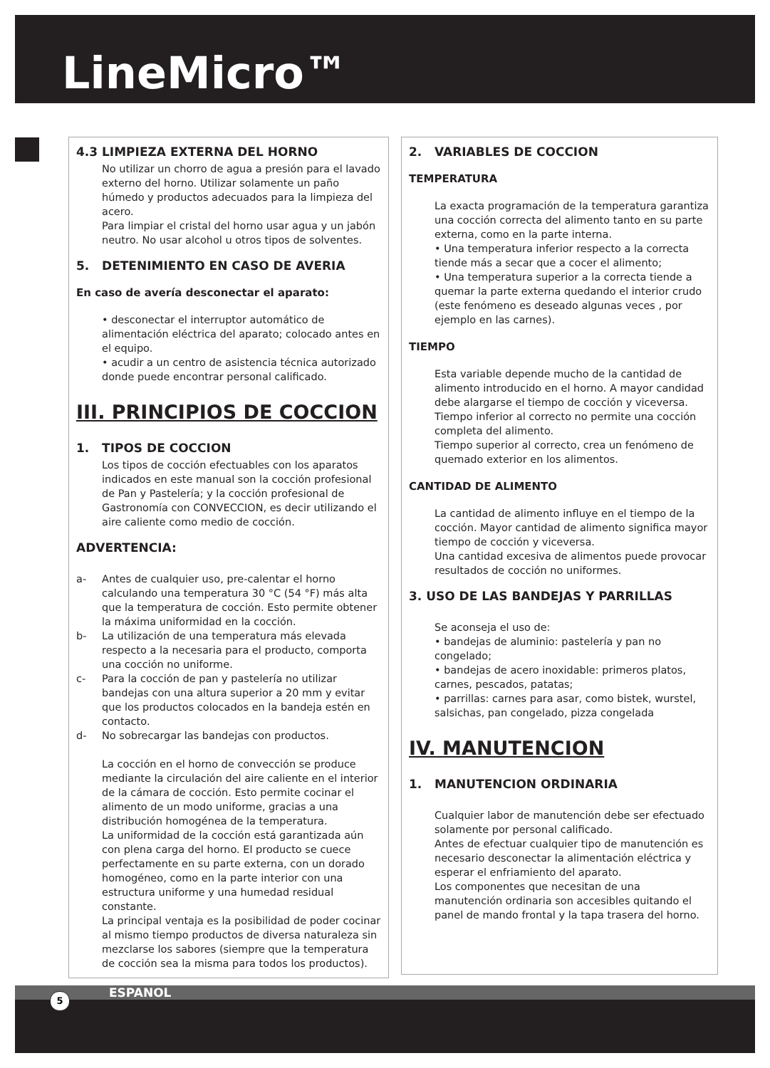LineMicro™
4.3 LIMPIEZA EXTERNA DEL HORNO
No utilizar un chorro de agua a presión para el lavado externo del horno. Utilizar solamente un paño húmedo y productos adecuados para la limpieza del acero.
Para limpiar el cristal del horno usar agua y un jabón neutro. No usar alcohol u otros tipos de solventes.
5. DETENIMIENTO EN CASO DE AVERIA
En caso de avería desconectar el aparato:
• desconectar el interruptor automático de alimentación eléctrica del aparato; colocado antes en el equipo.
• acudir a un centro de asistencia técnica autorizado donde puede encontrar personal calificado.
III. PRINCIPIOS DE COCCION
1. TIPOS DE COCCION
Los tipos de cocción efectuables con los aparatos indicados en este manual son la cocción profesional de Pan y Pastelería; y la cocción profesional de Gastronomía con CONVECCION, es decir utilizando el aire caliente como medio de cocción.
ADVERTENCIA:
a- Antes de cualquier uso, pre-calentar el horno calculando una temperatura 30 °C (54 °F) más alta que la temperatura de cocción. Esto permite obtener la máxima uniformidad en la cocción.
b- La utilización de una temperatura más elevada respecto a la necesaria para el producto, comporta una cocción no uniforme.
c- Para la cocción de pan y pastelería no utilizar bandejas con una altura superior a 20 mm y evitar que los productos colocados en la bandeja estén en contacto.
d- No sobrecargar las bandejas con productos.
La cocción en el horno de convección se produce mediante la circulación del aire caliente en el interior de la cámara de cocción. Esto permite cocinar el alimento de un modo uniforme, gracias a una distribución homogénea de la temperatura.
La uniformidad de la cocción está garantizada aún con plena carga del horno. El producto se cuece perfectamente en su parte externa, con un dorado homogéneo, como en la parte interior con una estructura uniforme y una humedad residual constante.
La principal ventaja es la posibilidad de poder cocinar al mismo tiempo productos de diversa naturaleza sin mezclarse los sabores (siempre que la temperatura de cocción sea la misma para todos los productos).
2. VARIABLES DE COCCION
TEMPERATURA
La exacta programación de la temperatura garantiza una cocción correcta del alimento tanto en su parte externa, como en la parte interna.
• Una temperatura inferior respecto a la correcta tiende más a secar que a cocer el alimento;
• Una temperatura superior a la correcta tiende a quemar la parte externa quedando el interior crudo (este fenómeno es deseado algunas veces , por ejemplo en las carnes).
TIEMPO
Esta variable depende mucho de la cantidad de alimento introducido en el horno. A mayor candidad debe alargarse el tiempo de cocción y viceversa.
Tiempo inferior al correcto no permite una cocción completa del alimento.
Tiempo superior al correcto, crea un fenómeno de quemado exterior en los alimentos.
CANTIDAD DE ALIMENTO
La cantidad de alimento influye en el tiempo de la cocción. Mayor cantidad de alimento significa mayor tiempo de cocción y viceversa.
Una cantidad excesiva de alimentos puede provocar resultados de cocción no uniformes.
3. USO DE LAS BANDEJAS Y PARRILLAS
Se aconseja el uso de:
• bandejas de aluminio: pastelería y pan no congelado;
• bandejas de acero inoxidable: primeros platos, carnes, pescados, patatas;
• parrillas: carnes para asar, como bistek, wurstel, salsichas, pan congelado, pizza congelada
IV. MANUTENCION
1. MANUTENCION ORDINARIA
Cualquier labor de manutención debe ser efectuado solamente por personal calificado.
Antes de efectuar cualquier tipo de manutención es necesario desconectar la alimentación eléctrica y esperar el enfriamiento del aparato.
Los componentes que necesitan de una manutención ordinaria son accesibles quitando el panel de mando frontal y la tapa trasera del horno.
ESPANOL 5